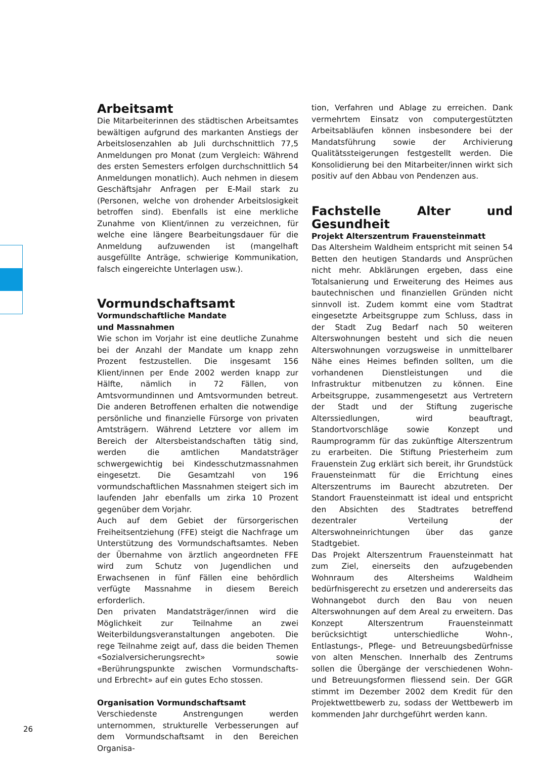Arbeitsamt
Die Mitarbeiterinnen des städtischen Arbeitsamtes bewältigen aufgrund des markanten Anstiegs der Arbeitslosenzahlen ab Juli durchschnittlich 77,5 Anmeldungen pro Monat (zum Vergleich: Während des ersten Semesters erfolgen durchschnittlich 54 Anmeldungen monatlich). Auch nehmen in diesem Geschäftsjahr Anfragen per E-Mail stark zu (Personen, welche von drohender Arbeitslosigkeit betroffen sind). Ebenfalls ist eine merkliche Zunahme von Klient/innen zu verzeichnen, für welche eine längere Bearbeitungsdauer für die Anmeldung aufzuwenden ist (mangelhaft ausgefüllte Anträge, schwierige Kommunikation, falsch eingereichte Unterlagen usw.).
Vormundschaftsamt
Vormundschaftliche Mandate
und Massnahmen
Wie schon im Vorjahr ist eine deutliche Zunahme bei der Anzahl der Mandate um knapp zehn Prozent festzustellen. Die insgesamt 156 Klient/innen per Ende 2002 werden knapp zur Hälfte, nämlich in 72 Fällen, von Amtsvormundinnen und Amtsvormunden betreut. Die anderen Betroffenen erhalten die notwendige persönliche und finanzielle Fürsorge von privaten Amtsträgern. Während Letztere vor allem im Bereich der Altersbeistandschaften tätig sind, werden die amtlichen Mandatsträger schwergewichtig bei Kindesschutzmassnahmen eingesetzt. Die Gesamtzahl von 196 vormundschaftlichen Massnahmen steigert sich im laufenden Jahr ebenfalls um zirka 10 Prozent gegenüber dem Vorjahr.
Auch auf dem Gebiet der fürsorgerischen Freiheitsentziehung (FFE) steigt die Nachfrage um Unterstützung des Vormundschaftsamtes. Neben der Übernahme von ärztlich angeordneten FFE wird zum Schutz von Jugendlichen und Erwachsenen in fünf Fällen eine behördlich verfügte Massnahme in diesem Bereich erforderlich.
Den privaten Mandatsträger/innen wird die Möglichkeit zur Teilnahme an zwei Weiterbildungsveranstaltungen angeboten. Die rege Teilnahme zeigt auf, dass die beiden Themen «Sozialversicherungsrecht» sowie «Berührungspunkte zwischen Vormundschafts- und Erbrecht» auf ein gutes Echo stossen.
Organisation Vormundschaftsamt
Verschiedenste Anstrengungen werden unternommen, strukturelle Verbesserungen auf dem Vormundschaftsamt in den Bereichen Organisa-
tion, Verfahren und Ablage zu erreichen. Dank vermehrtem Einsatz von computergestützten Arbeitsabläufen können insbesondere bei der Mandatsführung sowie der Archivierung Qualitätssteigerungen festgestellt werden. Die Konsolidierung bei den Mitarbeiter/innen wirkt sich positiv auf den Abbau von Pendenzen aus.
Fachstelle Alter und Gesundheit
Projekt Alterszentrum Frauensteinmatt
Das Altersheim Waldheim entspricht mit seinen 54 Betten den heutigen Standards und Ansprüchen nicht mehr. Abklärungen ergeben, dass eine Totalsanierung und Erweiterung des Heimes aus bautechnischen und finanziellen Gründen nicht sinnvoll ist. Zudem kommt eine vom Stadtrat eingesetzte Arbeitsgruppe zum Schluss, dass in der Stadt Zug Bedarf nach 50 weiteren Alterswohnungen besteht und sich die neuen Alterswohnungen vorzugsweise in unmittelbarer Nähe eines Heimes befinden sollten, um die vorhandenen Dienstleistungen und die Infrastruktur mitbenutzen zu können. Eine Arbeitsgruppe, zusammengesetzt aus Vertretern der Stadt und der Stiftung zugerische Alterssiedlungen, wird beauftragt, Standortvorschläge sowie Konzept und Raumprogramm für das zukünftige Alterszentrum zu erarbeiten. Die Stiftung Priesterheim zum Frauenstein Zug erklärt sich bereit, ihr Grundstück Frauensteinmatt für die Errichtung eines Alterszentrums im Baurecht abzutreten. Der Standort Frauensteinmatt ist ideal und entspricht den Absichten des Stadtrates betreffend dezentraler Verteilung der Alterswohneinrichtungen über das ganze Stadtgebiet.
Das Projekt Alterszentrum Frauensteinmatt hat zum Ziel, einerseits den aufzugebenden Wohnraum des Altersheims Waldheim bedürfnisgerecht zu ersetzen und andererseits das Wohnangebot durch den Bau von neuen Alterswohnungen auf dem Areal zu erweitern. Das Konzept Alterszentrum Frauensteinmatt berücksichtigt unterschiedliche Wohn-, Entlastungs-, Pflege- und Betreuungsbedürfnisse von alten Menschen. Innerhalb des Zentrums sollen die Übergänge der verschiedenen Wohn- und Betreuungsformen fliessend sein. Der GGR stimmt im Dezember 2002 dem Kredit für den Projektwettbewerb zu, sodass der Wettbewerb im kommenden Jahr durchgeführt werden kann.
26